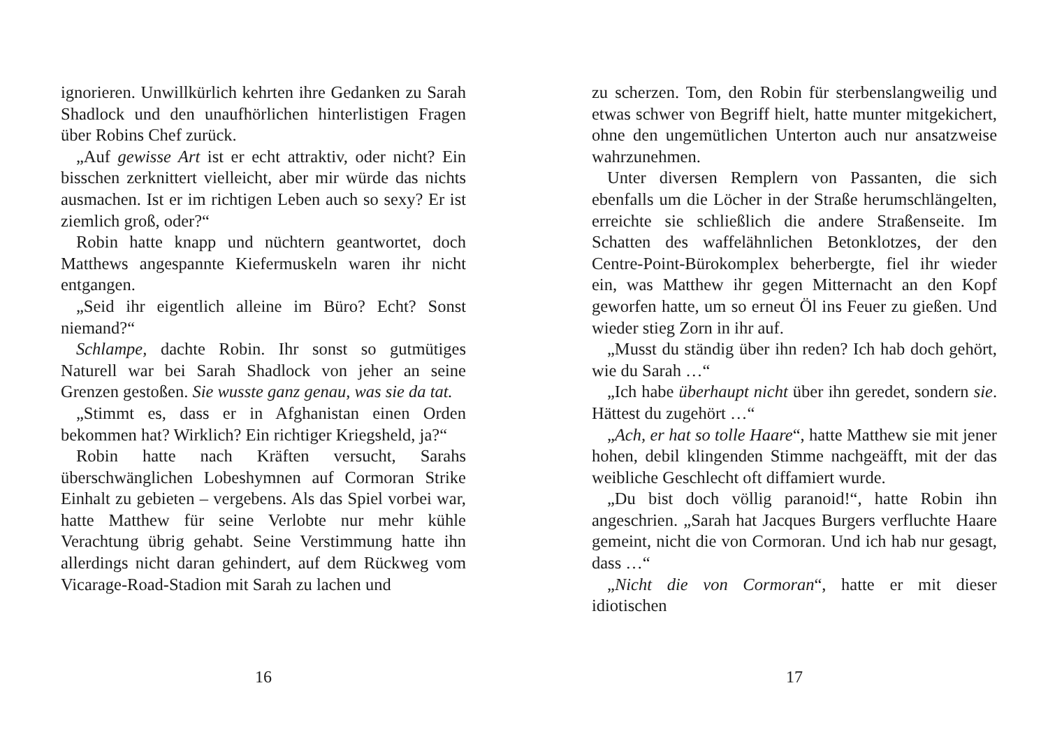ignorieren. Unwillkürlich kehrten ihre Gedanken zu Sarah Shadlock und den unaufhörlichen hinterlistigen Fragen über Robins Chef zurück.
„Auf gewisse Art ist er echt attraktiv, oder nicht? Ein bisschen zerknittert vielleicht, aber mir würde das nichts ausmachen. Ist er im richtigen Leben auch so sexy? Er ist ziemlich groß, oder?“
Robin hatte knapp und nüchtern geantwortet, doch Matthews angespannte Kiefermuskeln waren ihr nicht entgangen.
„Seid ihr eigentlich alleine im Büro? Echt? Sonst niemand?“
Schlampe, dachte Robin. Ihr sonst so gutmütiges Naturell war bei Sarah Shadlock von jeher an seine Grenzen gestoßen. Sie wusste ganz genau, was sie da tat.
„Stimmt es, dass er in Afghanistan einen Orden bekommen hat? Wirklich? Ein richtiger Kriegsheld, ja?“
Robin hatte nach Kräften versucht, Sarahs überschwänglichen Lobeshymnen auf Cormoran Strike Einhalt zu gebieten – vergebens. Als das Spiel vorbei war, hatte Matthew für seine Verlobte nur mehr kühle Verachtung übrig gehabt. Seine Verstimmung hatte ihn allerdings nicht daran gehindert, auf dem Rückweg vom Vicarage-Road-Stadion mit Sarah zu lachen und
16
zu scherzen. Tom, den Robin für sterbenslangweilig und etwas schwer von Begriff hielt, hatte munter mitgekichert, ohne den ungemütlichen Unterton auch nur ansatzweise wahrzunehmen.
Unter diversen Remplern von Passanten, die sich ebenfalls um die Löcher in der Straße herumschlängelten, erreichte sie schließlich die andere Straßenseite. Im Schatten des waffelähnlichen Betonklotzes, der den Centre-Point-Bürokomplex beherbergte, fiel ihr wieder ein, was Matthew ihr gegen Mitternacht an den Kopf geworfen hatte, um so erneut Öl ins Feuer zu gießen. Und wieder stieg Zorn in ihr auf.
„Musst du ständig über ihn reden? Ich hab doch gehört, wie du Sarah …“
„Ich habe überhaupt nicht über ihn geredet, sondern sie. Hättest du zugehört …“
„Ach, er hat so tolle Haare“, hatte Matthew sie mit jener hohen, debil klingenden Stimme nachgeäfft, mit der das weibliche Geschlecht oft diffamiert wurde.
„Du bist doch völlig paranoid!“, hatte Robin ihn angeschrien. „Sarah hat Jacques Burgers verfluchte Haare gemeint, nicht die von Cormoran. Und ich hab nur gesagt, dass …“
„Nicht die von Cormoran“, hatte er mit dieser idiotischen
17